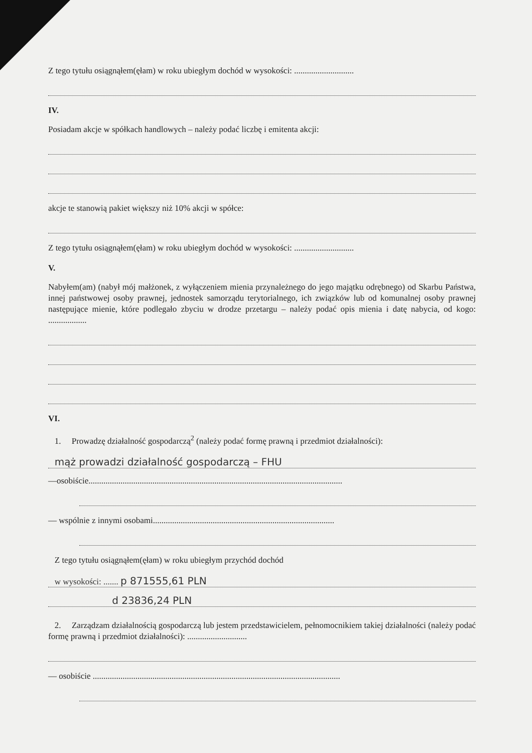Z tego tytułu osiągnąłem(ęłam) w roku ubiegłym dochód w wysokości: ............................
IV.
Posiadam akcje w spółkach handlowych – należy podać liczbę i emitenta akcji:
akcje te stanowią pakiet większy niż 10% akcji w spółce:
Z tego tytułu osiągnąłem(ęłam) w roku ubiegłym dochód w wysokości: ............................
V.
Nabyłem(am) (nabył mój małżonek, z wyłączeniem mienia przynależnego do jego majątku odrębnego) od Skarbu Państwa, innej państwowej osoby prawnej, jednostek samorządu terytorialnego, ich związków lub od komunalnej osoby prawnej następujące mienie, które podlegało zbyciu w drodze przetargu – należy podać opis mienia i datę nabycia, od kogo: ..................
VI.
1. Prowadzę działalność gospodarczą<sup>2</sup> (należy podać formę prawną i przedmiot działalności):
mąż prowadzi działalność gospodarczą – FHU
—osobiście.......................................................................................................................
— wspólnie z innymi osobami.....................................................................................
Z tego tytułu osiągnąłem(ęłam) w roku ubiegłym przychód dochód
w wysokości: ....... p 871555,61 PLN
d 23836,24 PLN
2. Zarządzam działalnością gospodarczą lub jestem przedstawicielem, pełnomocnikiem takiej działalności (należy podać formę prawną i przedmiot działalności): ............................
— osobiście ....................................................................................................................